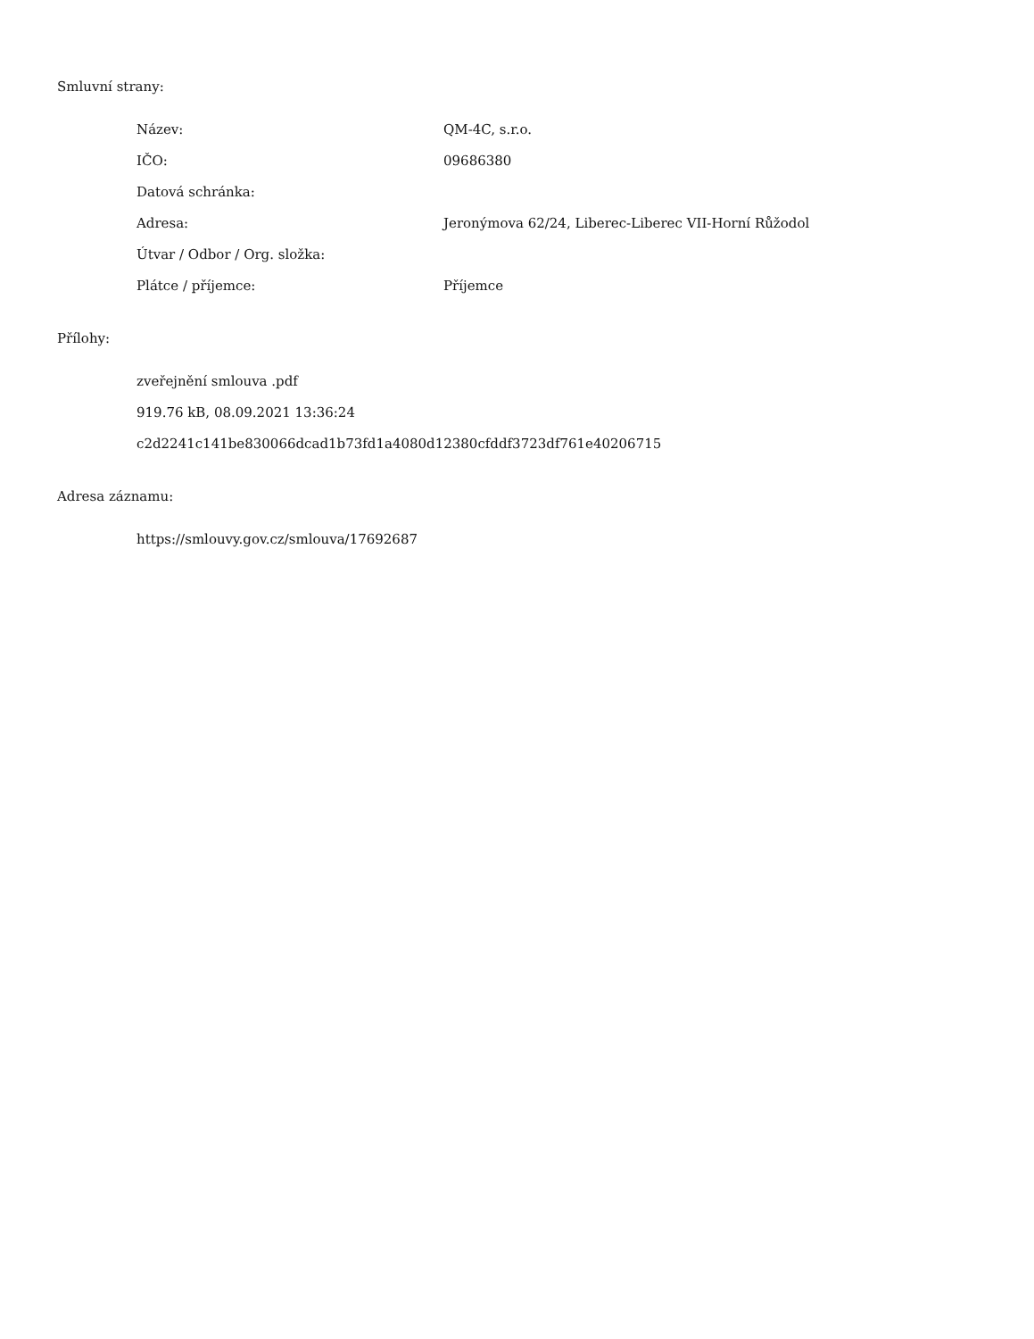Smluvní strany:
| Název: | QM-4C, s.r.o. |
| IČO: | 09686380 |
| Datová schránka: | |
| Adresa: | Jeronýmova 62/24, Liberec-Liberec VII-Horní Růžodol |
| Útvar / Odbor / Org. složka: | |
| Plátce / příjemce: | Příjemce |
Přílohy:
zveřejnění smlouva .pdf
919.76 kB, 08.09.2021 13:36:24
c2d2241c141be830066dcad1b73fd1a4080d12380cfddf3723df761e40206715
Adresa záznamu:
https://smlouvy.gov.cz/smlouva/17692687